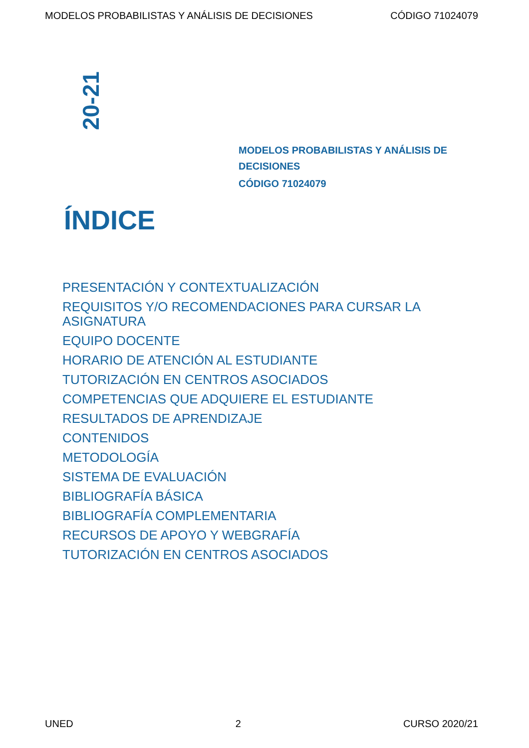MODELOS PROBABILISTAS Y ANÁLISIS DE DECISIONES CÓDIGO 71024079
20-21
MODELOS PROBABILISTAS Y ANÁLISIS DE DECISIONES
CÓDIGO 71024079
ÍNDICE
PRESENTACIÓN Y CONTEXTUALIZACIÓN
REQUISITOS Y/O RECOMENDACIONES PARA CURSAR LA ASIGNATURA
EQUIPO DOCENTE
HORARIO DE ATENCIÓN AL ESTUDIANTE
TUTORIZACIÓN EN CENTROS ASOCIADOS
COMPETENCIAS QUE ADQUIERE EL ESTUDIANTE
RESULTADOS DE APRENDIZAJE
CONTENIDOS
METODOLOGÍA
SISTEMA DE EVALUACIÓN
BIBLIOGRAFÍA BÁSICA
BIBLIOGRAFÍA COMPLEMENTARIA
RECURSOS DE APOYO Y WEBGRAFÍA
TUTORIZACIÓN EN CENTROS ASOCIADOS
UNED 2 CURSO 2020/21